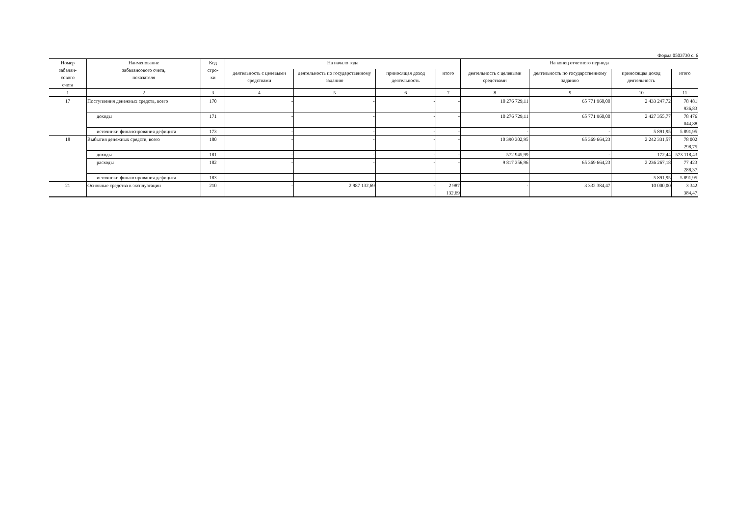Форма 0503730 с. 6
| Номер забалан- сового счета | Наименование забалансового счета, показателя | Код стро- ки | На начало года | | | | На конец отчетного периода | | | |
| --- | --- | --- | --- | --- | --- | --- | --- | --- | --- | --- |
| | | | деятельность с целевыми средствами | деятельность по государственному заданию | приносящая доход деятельность | итого | деятельность с целевыми средствами | деятельность по государственному заданию | приносящая доход деятельность | итого |
| 1 | 2 | 3 | 4 | 5 | 6 | 7 | 8 | 9 | 10 | 11 |
| 17 | Поступления денежных средств, всего | 170 | - | - | - | - | 10 276 729,11 | 65 771 960,00 | 2 433 247,72 | 78 481 936,83 |
| | доходы | 171 | - | - | - | - | 10 276 729,11 | 65 771 960,00 | 2 427 355,77 | 78 476 044,88 |
| | источники финансирования дефицита | 173 | - | - | - | - | - | - | 5 891,95 | 5 891,95 |
| 18 | Выбытия денежных средств, всего | 180 | - | - | - | - | 10 390 302,95 | 65 369 664,23 | 2 242 331,57 | 78 002 298,75 |
| | доходы | 181 | - | - | - | - | 572 945,99 | - | 172,44 | 573 118,43 |
| | расходы | 182 | - | - | - | - | 9 817 356,96 | 65 369 664,23 | 2 236 267,18 | 77 423 288,37 |
| | источники финансирования дефицита | 183 | - | - | - | - | - | - | 5 891,95 | 5 891,95 |
| 21 | Основные средства в эксплуатации | 210 | - | 2 987 132,69 | - | 2 987 132,69 | - | 3 332 384,47 | 10 000,00 | 3 342 384,47 |